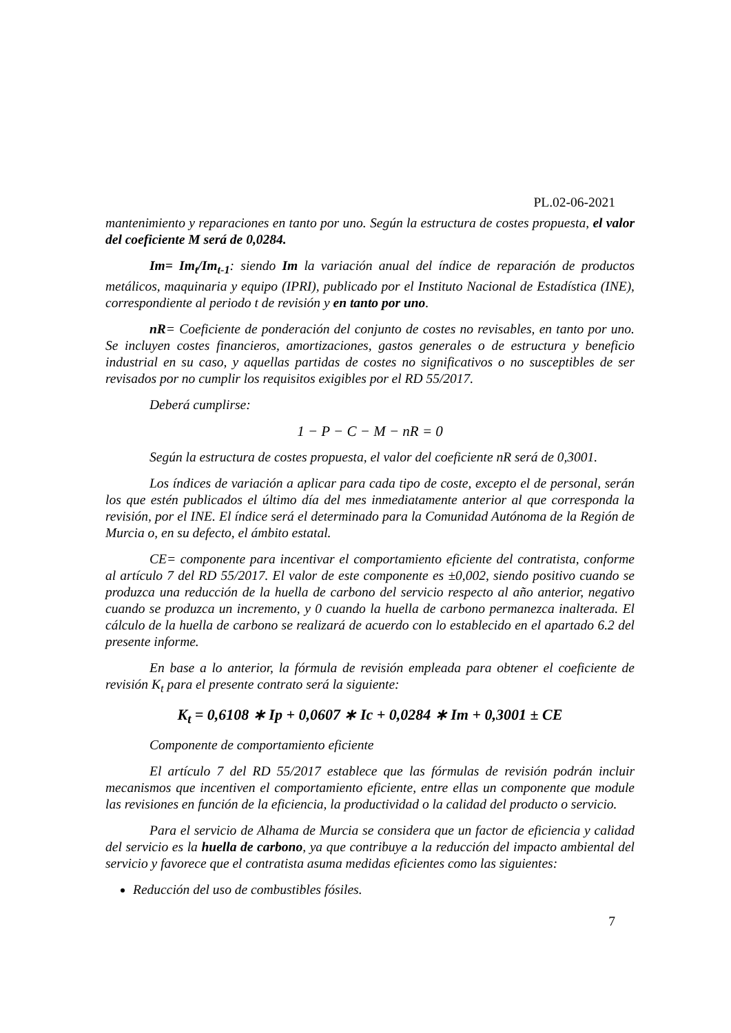PL.02-06-2021
mantenimiento y reparaciones en tanto por uno. Según la estructura de costes propuesta, el valor del coeficiente M será de 0,0284.
Im= Im<sub>t</sub>/Im<sub>t-1</sub>: siendo Im la variación anual del índice de reparación de productos metálicos, maquinaria y equipo (IPRI), publicado por el Instituto Nacional de Estadística (INE), correspondiente al periodo t de revisión y en tanto por uno.
nR= Coeficiente de ponderación del conjunto de costes no revisables, en tanto por uno. Se incluyen costes financieros, amortizaciones, gastos generales o de estructura y beneficio industrial en su caso, y aquellas partidas de costes no significativos o no susceptibles de ser revisados por no cumplir los requisitos exigibles por el RD 55/2017.
Deberá cumplirse:
1 − P − C − M − nR = 0
Según la estructura de costes propuesta, el valor del coeficiente nR será de 0,3001.
Los índices de variación a aplicar para cada tipo de coste, excepto el de personal, serán los que estén publicados el último día del mes inmediatamente anterior al que corresponda la revisión, por el INE. El índice será el determinado para la Comunidad Autónoma de la Región de Murcia o, en su defecto, el ámbito estatal.
CE= componente para incentivar el comportamiento eficiente del contratista, conforme al artículo 7 del RD 55/2017. El valor de este componente es ±0,002, siendo positivo cuando se produzca una reducción de la huella de carbono del servicio respecto al año anterior, negativo cuando se produzca un incremento, y 0 cuando la huella de carbono permanezca inalterada. El cálculo de la huella de carbono se realizará de acuerdo con lo establecido en el apartado 6.2 del presente informe.
En base a lo anterior, la fórmula de revisión empleada para obtener el coeficiente de revisión K<sub>t</sub> para el presente contrato será la siguiente:
K<sub>t</sub> = 0,6108 ∗ Ip + 0,0607 ∗ Ic + 0,0284 ∗ Im + 0,3001 ± CE
Componente de comportamiento eficiente
El artículo 7 del RD 55/2017 establece que las fórmulas de revisión podrán incluir mecanismos que incentiven el comportamiento eficiente, entre ellas un componente que module las revisiones en función de la eficiencia, la productividad o la calidad del producto o servicio.
Para el servicio de Alhama de Murcia se considera que un factor de eficiencia y calidad del servicio es la huella de carbono, ya que contribuye a la reducción del impacto ambiental del servicio y favorece que el contratista asuma medidas eficientes como las siguientes:
Reducción del uso de combustibles fósiles.
7